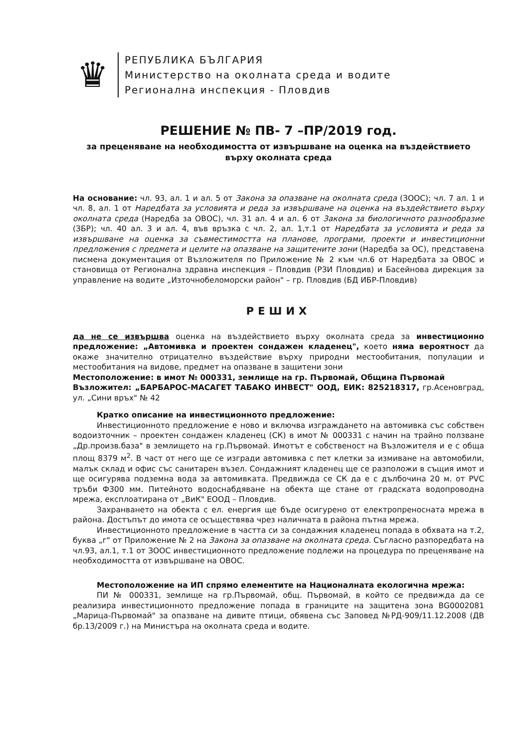♛
РЕПУБЛИКА БЪЛГАРИЯ
Министерство на околната среда и водите
Регионална инспекция - Пловдив
РЕШЕНИЕ № ПВ- 7 –ПР/2019 год.
за преценяване на необходимостта от извършване на оценка на въздействието върху околната среда
На основание: чл. 93, ал. 1 и ал. 5 от Закона за опазване на околната среда (ЗООС); чл. 7 ал. 1 и чл. 8, ал. 1 от Наредбата за условията и реда за извършване на оценка на въздействието върху околната среда (Наредба за ОВОС), чл. 31 ал. 4 и ал. 6 от Закона за биологичното разнообразие (ЗБР); чл. 40 ал. 3 и ал. 4, във връзка с чл. 2, ал. 1,т.1 от Наредбата за условията и реда за извършване на оценка за съвместимостта на планове, програми, проекти и инвестиционни предложения с предмета и целите на опазване на защитените зони (Наредба за ОС), представена писмена документация от Възложителя по Приложение № 2 към чл.6 от Наредбата за ОВОС и становища от Регионална здравна инспекция – Пловдив (РЗИ Пловдив) и Басейнова дирекция за управление на водите „Източнобеломорски район" – гр. Пловдив (БД ИБР-Пловдив)
РЕШИХ
да не се извършва оценка на въздействието върху околната среда за инвестиционно предложение: „Автомивка и проектен сондажен кладенец", което няма вероятност да окаже значително отрицателно въздействие върху природни местообитания, популации и местообитания на видове, предмет на опазване в защитени зони
Местоположение: в имот № 000331, землище на гр. Първомай, Община Първомай
Възложител: „БАРБАРОС-МАСАГЕТ ТАБАКО ИНВЕСТ" ООД, ЕИК: 825218317, гр.Асеновград, ул. „Сини връх" № 42
Кратко описание на инвестиционното предложение:
Инвестиционното предложение е ново и включва изграждането на автомивка със собствен водоизточник – проектен сондажен кладенец (СК) в имот № 000331 с начин на трайно ползване „Др.произв.база" в землището на гр.Първомай. Имотът е собственост на Възложителя и е с обща площ 8379 м<sup>2</sup>. В част от него ще се изгради автомивка с пет клетки за измиване на автомобили, малък склад и офис със санитарен възел. Сондажният кладенец ще се разположи в същия имот и ще осигурява подземна вода за автомивката. Предвижда се СК да е с дълбочина 20 м. от PVC тръби Ф300 мм. Питейното водоснабдяване на обекта ще стане от градската водопроводна мрежа, експлоатирана от „ВиК" ЕООД – Пловдив.
Захранването на обекта с ел. енергия ще бъде осигурено от електропреносната мрежа в района. Достъпът до имота се осъществява чрез наличната в района пътна мрежа.
Инвестиционното предложение в частта си за сондажния кладенец попада в обхвата на т.2, буква „г" от Приложение № 2 на Закона за опазване на околната среда. Съгласно разпоредбата на чл.93, ал.1, т.1 от ЗООС инвестиционното предложение подлежи на процедура по преценяване на необходимостта от извършване на ОВОС.
Местоположение на ИП спрямо елементите на Националната екологична мрежа:
ПИ № 000331, землище на гр.Първомай, общ. Първомай, в който се предвижда да се реализира инвестиционното предложение попада в границите на защитена зона BG0002081 „Марица-Първомай" за опазване на дивите птици, обявена със Заповед №РД-909/11.12.2008 (ДВ бр.13/2009 г.) на Министъра на околната среда и водите.